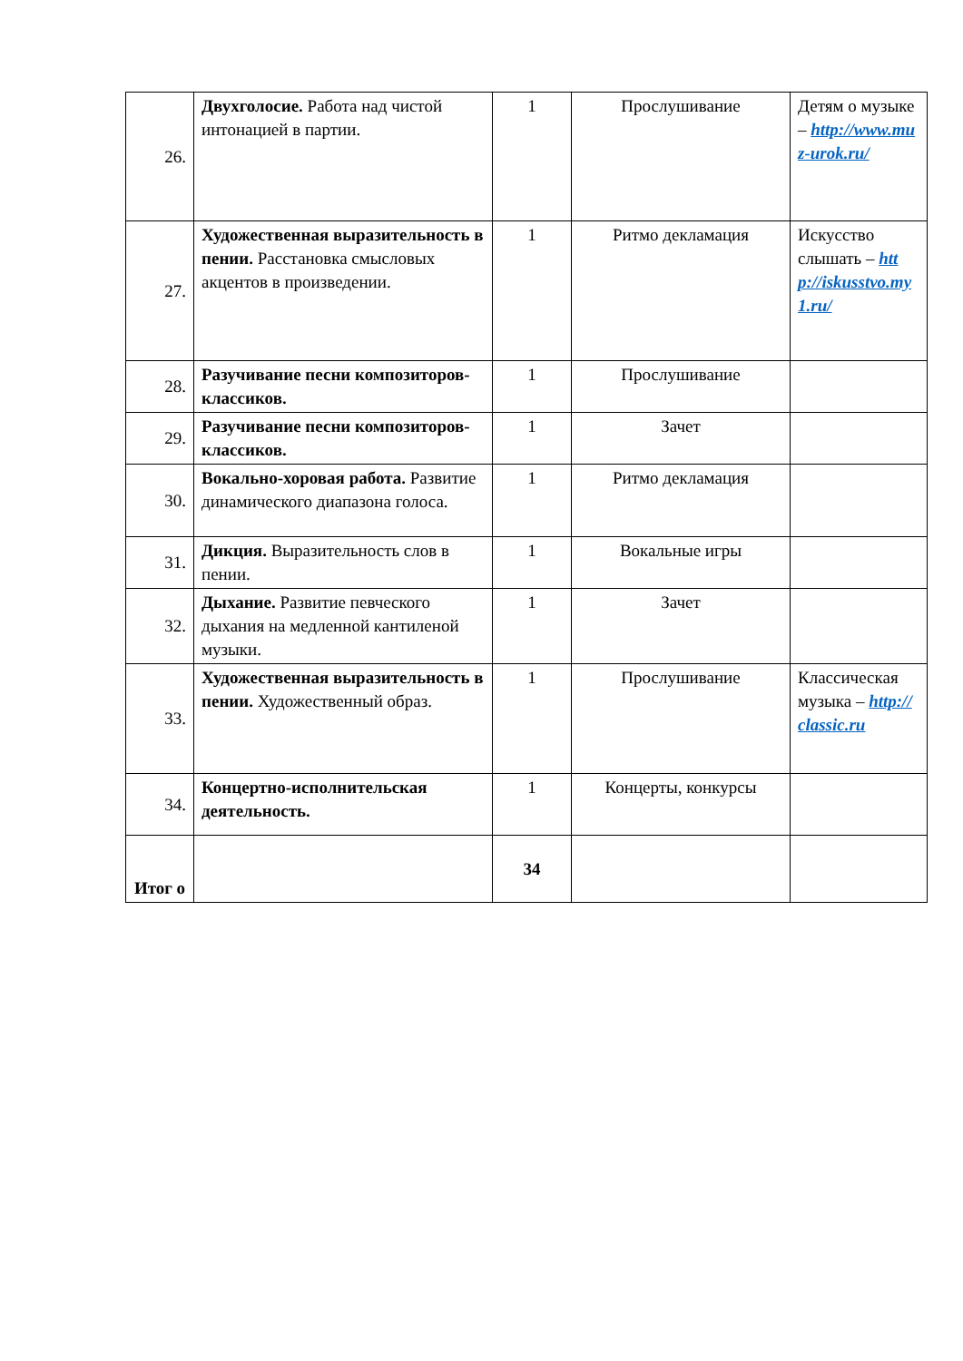| 26. | Двухголосие. Работа над чистой интонацией в партии. | 1 | Прослушивание | Детям о музыке – http://www.muz-urok.ru/ |
| 27. | Художественная выразительность в пении. Расстановка смысловых акцентов в произведении. | 1 | Ритмо декламация | Искусство слышать – http://iskusstvo.my1.ru/ |
| 28. | Разучивание песни композиторов- классиков. | 1 | Прослушивание | |
| 29. | Разучивание песни композиторов- классиков. | 1 | Зачет | |
| 30. | Вокально-хоровая работа. Развитие динамического диапазона голоса. | 1 | Ритмо декламация | |
| 31. | Дикция. Выразительность слов в пении. | 1 | Вокальные игры | |
| 32. | Дыхание. Развитие певческого дыхания на медленной кантиленой музыки. | 1 | Зачет | |
| 33. | Художественная выразительность в пении. Художественный образ. | 1 | Прослушивание | Классическая музыка – http://classic.ru |
| 34. | Концертно-исполнительская деятельность. | 1 | Концерты, конкурсы | |
| Итог о | | 34 | | |